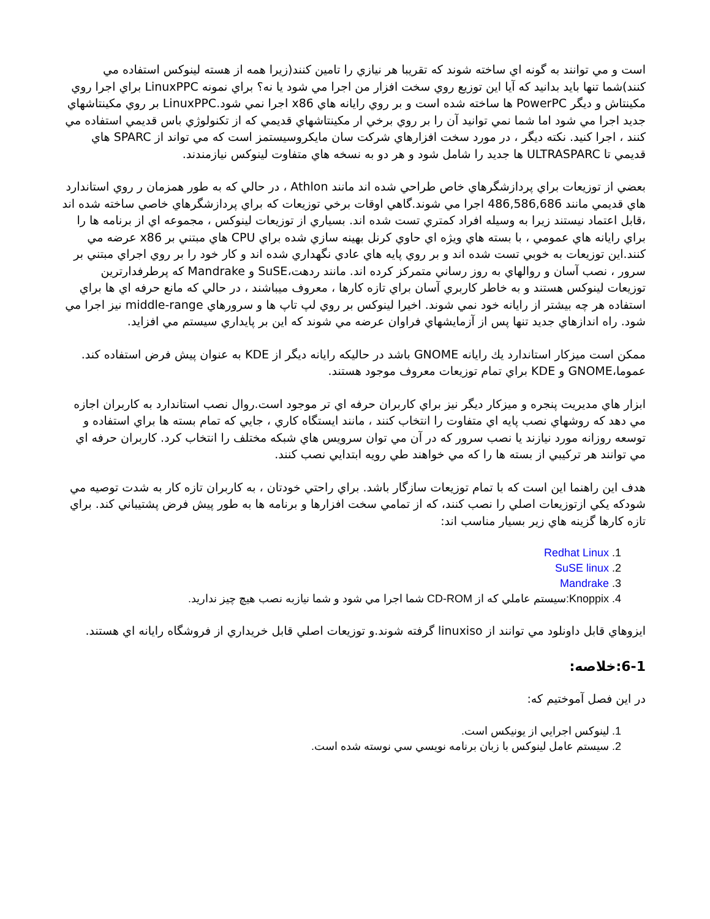است و مي توانند به گونه اي ساخته شوند كه تقريبا هر نيازي را تامين كنند(زيرا همه از هسته لينوكس استفاده مي كنند)شما تنها بايد بدانيد كه آيا اين توزيع روي سخت افزار من اجرا مي شود يا نه؟ براي نمونه LinuxPPC براي اجرا روي مكينتاش و ديگر PowerPC ها ساخته شده است و بر روي رايانه هاي x86 اجرا نمي شود.LinuxPPC بر روي مكينتاشهاي جديد اجرا مي شود اما شما نمي توانيد آن را بر روي برخي ار مكينتاشهاي قديمي كه از تكنولوژي باس قديمي استفاده مي كنند ، اجرا كنيد. نكته ديگر ، در مورد سخت افزارهاي شركت سان مايكروسيستمز است كه مي تواند از SPARC هاي قديمي تا ULTRASPARC ها جديد را شامل شود و هر دو به نسخه هاي متفاوت لينوكس نيازمندند.
بعضي از توزيعات براي پردازشگرهاي خاص طراحي شده اند مانند Athlon ، در حالي كه به طور همزمان ر روي استاندارد هاي قديمي مانند 486,586,686 اجرا مي شوند.گاهي اوقات برخي توزيعات كه براي پردازشگرهاي خاصي ساخته شده اند ،قابل اعتماد نيستند زيرا به وسيله افراد كمتري تست شده اند. بسياري از توزيعات لينوكس ، مجموعه اي از برنامه ها را براي رايانه هاي عمومي ، با بسته هاي ويژه اي حاوي كرنل بهينه سازي شده براي CPU هاي مبتني بر x86 عرضه مي كنند.اين توزيعات به خوبي تست شده اند و بر روي پايه هاي عادي نگهداري شده اند و كار خود را بر روي اجراي مبتني بر سرور ، نصب آسان و روالهاي به روز رساني متمركز كرده اند. مانند ردهت،SuSE و Mandrake كه پرطرفدارترين توزيعات لينوكس هستند و به خاطر كاربري آسان براي تازه كارها ، معروف ميباشند ، در حالي كه مانع حرفه اي ها براي استفاده هر چه بيشتر از رايانه خود نمي شوند. اخيرا لينوكس بر روي لپ تاپ ها و سرورهاي middle-range نيز اجرا مي شود. راه اندازهاي جديد تنها پس از آزمايشهاي فراوان عرضه مي شوند كه اين بر پايداري سيستم مي افزايد.
ممكن است ميزكار استاندارد يك رايانه GNOME باشد در حاليكه رايانه ديگر از KDE به عنوان پيش فرض استفاده كند. عموما،GNOME و KDE براي تمام توزيعات معروف موجود هستند.
ابزار هاي مديريت پنجره و ميزكار ديگر نيز براي كاربران حرفه اي تر موجود است.روال نصب استاندارد به كاربران اجازه مي دهد كه روشهاي نصب پايه اي متفاوت را انتخاب كنند ، مانند ايستگاه كاري ، جايي كه تمام بسته ها براي استفاده و توسعه روزانه مورد نيازند يا نصب سرور كه در آن مي توان سرويس هاي شبكه مختلف را انتخاب كرد. كاربران حرفه اي مي توانند هر تركيبي از بسته ها را كه مي خواهند طي رويه ابتدايي نصب كنند.
هدف اين راهنما اين است كه با تمام توزيعات سازگار باشد. براي راحتي خودتان ، به كاربران تازه كار به شدت توصيه مي شودكه يكي ازتوزيعات اصلي را نصب كنند، كه از تمامي سخت افزارها و برنامه ها به طور پيش فرض پشتيباني كند. براي تازه كارها گزينه هاي زير بسيار مناسب اند:
1. Redhat Linux
2. SuSE linux
3. Mandrake
4. Knoppix:سيستم عاملي كه از CD-ROM شما اجرا مي شود و شما نيازبه نصب هيچ چيز نداريد.
ايزوهاي قابل داونلود مي توانند از linuxiso گرفته شوند.و توزيعات اصلي قابل خريداري از فروشگاه رايانه اي هستند.
6-1:خلاصه:
در اين فصل آموختيم كه:
1. لينوكس اجرايي از يونيكس است.
2. سيستم عامل لينوكس با زبان برنامه نويسي سي نوسته شده است.